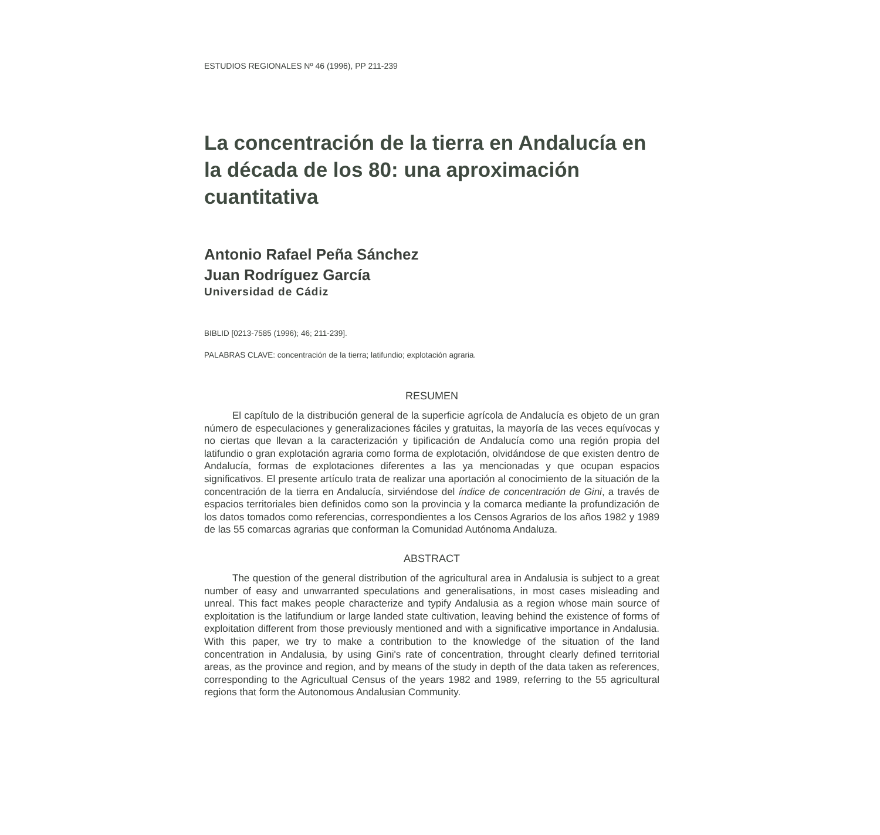ESTUDIOS REGIONALES Nº 46 (1996), PP 211-239
La concentración de la tierra en Andalucía en la década de los 80: una aproximación cuantitativa
Antonio Rafael Peña Sánchez
Juan Rodríguez García
Universidad de Cádiz
BIBLID [0213-7585 (1996); 46; 211-239].
PALABRAS CLAVE: concentración de la tierra; latifundio; explotación agraria.
RESUMEN
El capítulo de la distribución general de la superficie agrícola de Andalucía es objeto de un gran número de especulaciones y generalizaciones fáciles y gratuitas, la mayoría de las veces equívocas y no ciertas que llevan a la caracterización y tipificación de Andalucía como una región propia del latifundio o gran explotación agraria como forma de explotación, olvidándose de que existen dentro de Andalucía, formas de explotaciones diferentes a las ya mencionadas y que ocupan espacios significativos. El presente artículo trata de realizar una aportación al conocimiento de la situación de la concentración de la tierra en Andalucía, sirviéndose del índice de concentración de Gini, a través de espacios territoriales bien definidos como son la provincia y la comarca mediante la profundización de los datos tomados como referencias, correspondientes a los Censos Agrarios de los años 1982 y 1989 de las 55 comarcas agrarias que conforman la Comunidad Autónoma Andaluza.
ABSTRACT
The question of the general distribution of the agricultural area in Andalusia is subject to a great number of easy and unwarranted speculations and generalisations, in most cases misleading and unreal. This fact makes people characterize and typify Andalusia as a region whose main source of exploitation is the latifundium or large landed state cultivation, leaving behind the existence of forms of exploitation different from those previously mentioned and with a significative importance in Andalusia. With this paper, we try to make a contribution to the knowledge of the situation of the land concentration in Andalusia, by using Gini's rate of concentration, throught clearly defined territorial areas, as the province and region, and by means of the study in depth of the data taken as references, corresponding to the Agricultual Census of the years 1982 and 1989, referring to the 55 agricultural regions that form the Autonomous Andalusian Community.